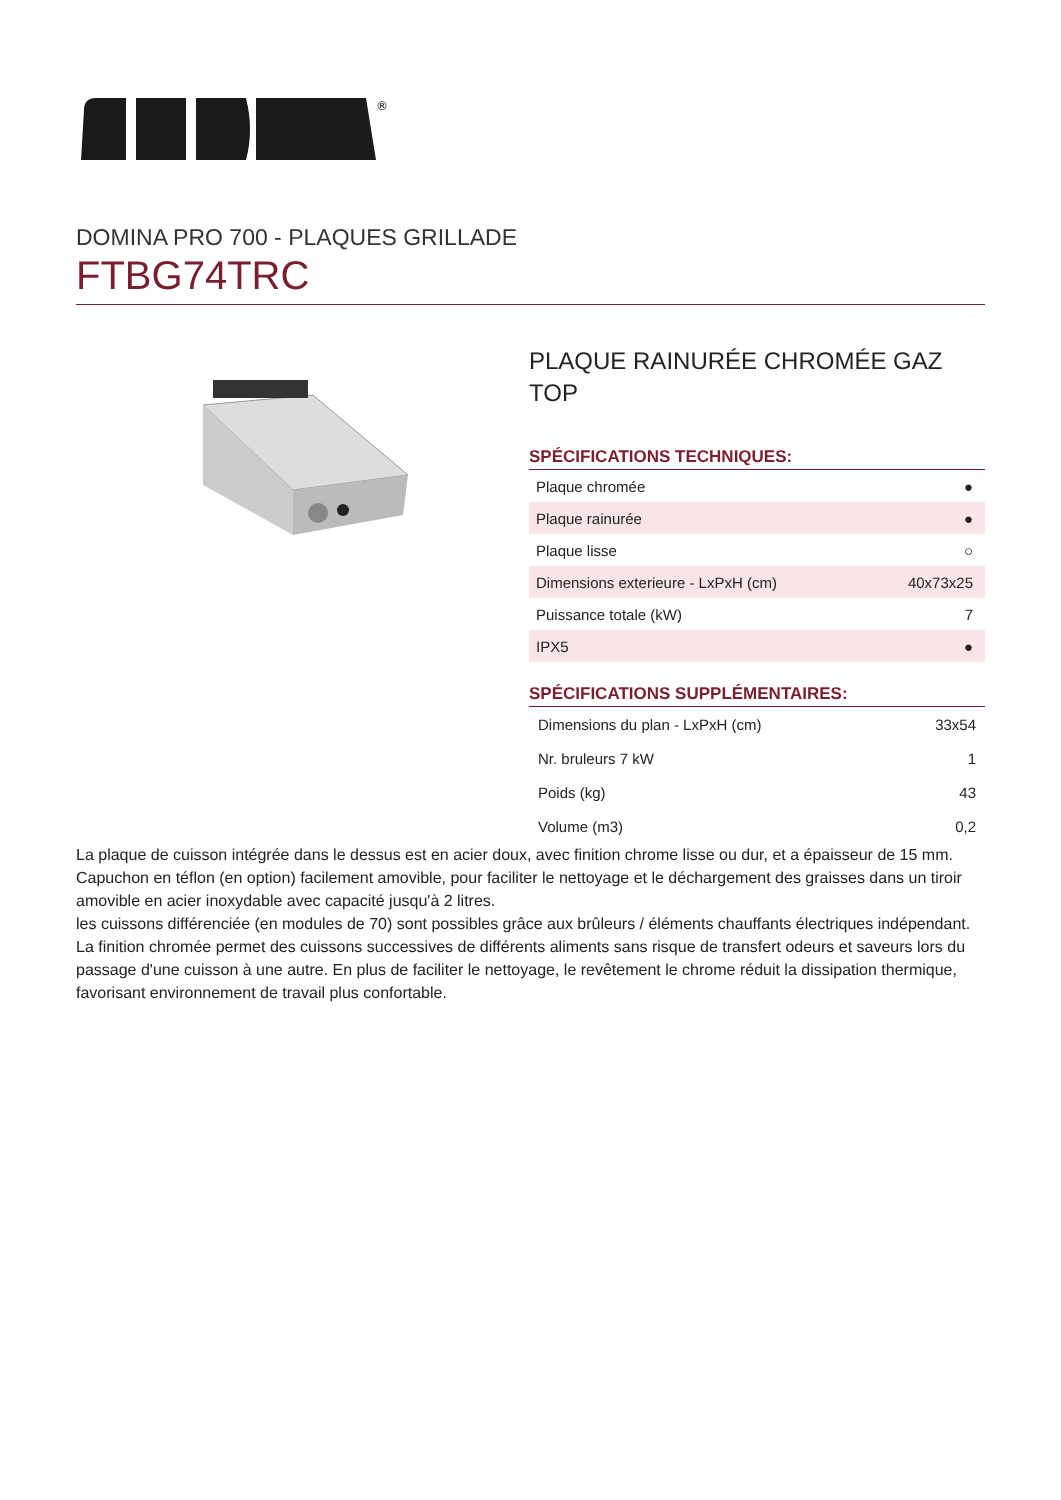®
DOMINA PRO 700 - PLAQUES GRILLADE
FTBG74TRC
PLAQUE RAINURÉE CHROMÉE GAZ TOP
SPÉCIFICATIONS TECHNIQUES:
| Plaque chromée | ● |
| Plaque rainurée | ● |
| Plaque lisse | ○ |
| Dimensions exterieure - LxPxH (cm) | 40x73x25 |
| Puissance totale (kW) | 7 |
| IPX5 | ● |
SPÉCIFICATIONS SUPPLÉMENTAIRES:
| Dimensions du plan - LxPxH (cm) | 33x54 |
| Nr. bruleurs 7 kW | 1 |
| Poids (kg) | 43 |
| Volume (m3) | 0,2 |
La plaque de cuisson intégrée dans le dessus est en acier doux, avec finition chrome lisse ou dur, et a épaisseur de 15 mm. Capuchon en téflon (en option) facilement amovible, pour faciliter le nettoyage et le déchargement des graisses dans un tiroir amovible en acier inoxydable avec capacité jusqu'à 2 litres.
les cuissons différenciée (en modules de 70) sont possibles grâce aux brûleurs / éléments chauffants électriques indépendant. La finition chromée permet des cuissons successives de différents aliments sans risque de transfert odeurs et saveurs lors du passage d'une cuisson à une autre. En plus de faciliter le nettoyage, le revêtement le chrome réduit la dissipation thermique, favorisant environnement de travail plus confortable.